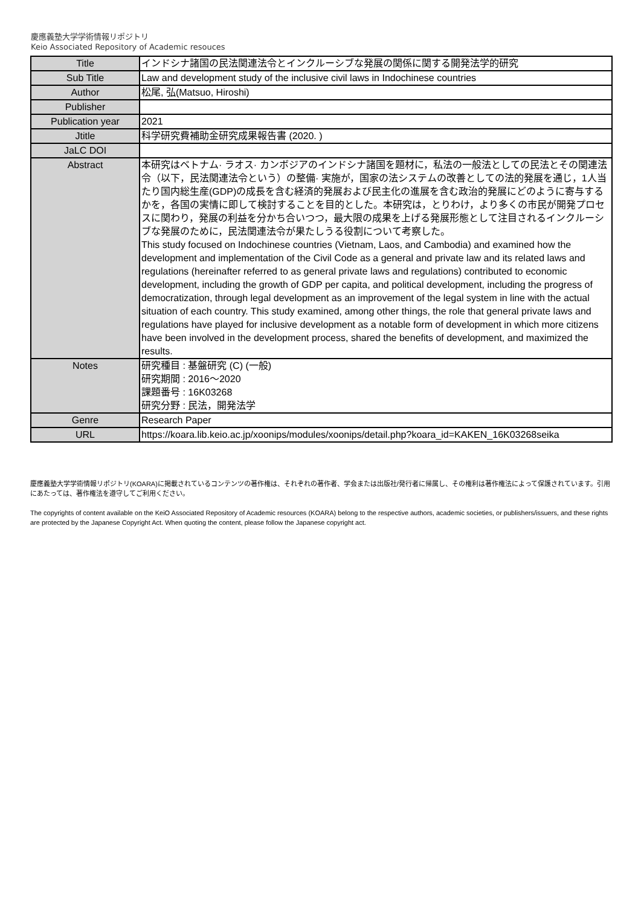慶應義塾大学学術情報リポジトリ
Keio Associated Repository of Academic resouces
| Title | インドシナ諸国の民法関連法令とインクルーシブな発展の関係に関する開発法学的研究 |
| Sub Title | Law and development study of the inclusive civil laws in Indochinese countries |
| Author | 松尾, 弘(Matsuo, Hiroshi) |
| Publisher | |
| Publication year | 2021 |
| Jtitle | 科学研究費補助金研究成果報告書 (2020. ) |
| JaLC DOI | |
| Abstract | 本研究はベトナム· ラオス· カンボジアのインドシナ諸国を題材に，私法の一般法としての民法とその関連法令（以下，民法関連法令という）の整備· 実施が，国家の法システムの改善としての法的発展を通じ，1人当たり国内総生産(GDP)の成長を含む経済的発展および民主化の進展を含む政治的発展にどのように寄与するかを，各国の実情に即して検討することを目的とした。本研究は，とりわけ，より多くの市民が開発プロセスに関わり，発展の利益を分かち合いつつ，最大限の成果を上げる発展形態として注目されるインクルーシブな発展のために，民法関連法令が果たしうる役割について考察した。 This study focused on Indochinese countries (Vietnam, Laos, and Cambodia) and examined how the development and implementation of the Civil Code as a general and private law and its related laws and regulations (hereinafter referred to as general private laws and regulations) contributed to economic development, including the growth of GDP per capita, and political development, including the progress of democratization, through legal development as an improvement of the legal system in line with the actual situation of each country. This study examined, among other things, the role that general private laws and regulations have played for inclusive development as a notable form of development in which more citizens have been involved in the development process, shared the benefits of development, and maximized the results. |
| Notes | 研究種目 : 基盤研究 (C) (一般) 研究期間 : 2016～2020 課題番号 : 16K03268 研究分野 : 民法，開発法学 |
| Genre | Research Paper |
| URL | https://koara.lib.keio.ac.jp/xoonips/modules/xoonips/detail.php?koara_id=KAKEN_16K03268seika |
慶應義塾大学学術情報リポジトリ(KOARA)に掲載されているコンテンツの著作権は、それぞれの著作者、学会または出版社/発行者に帰属し、その権利は著作権法によって保護されています。引用にあたっては、著作権法を遵守してご利用ください。
The copyrights of content available on the KeiO Associated Repository of Academic resources (KOARA) belong to the respective authors, academic societies, or publishers/issuers, and these rights are protected by the Japanese Copyright Act. When quoting the content, please follow the Japanese copyright act.